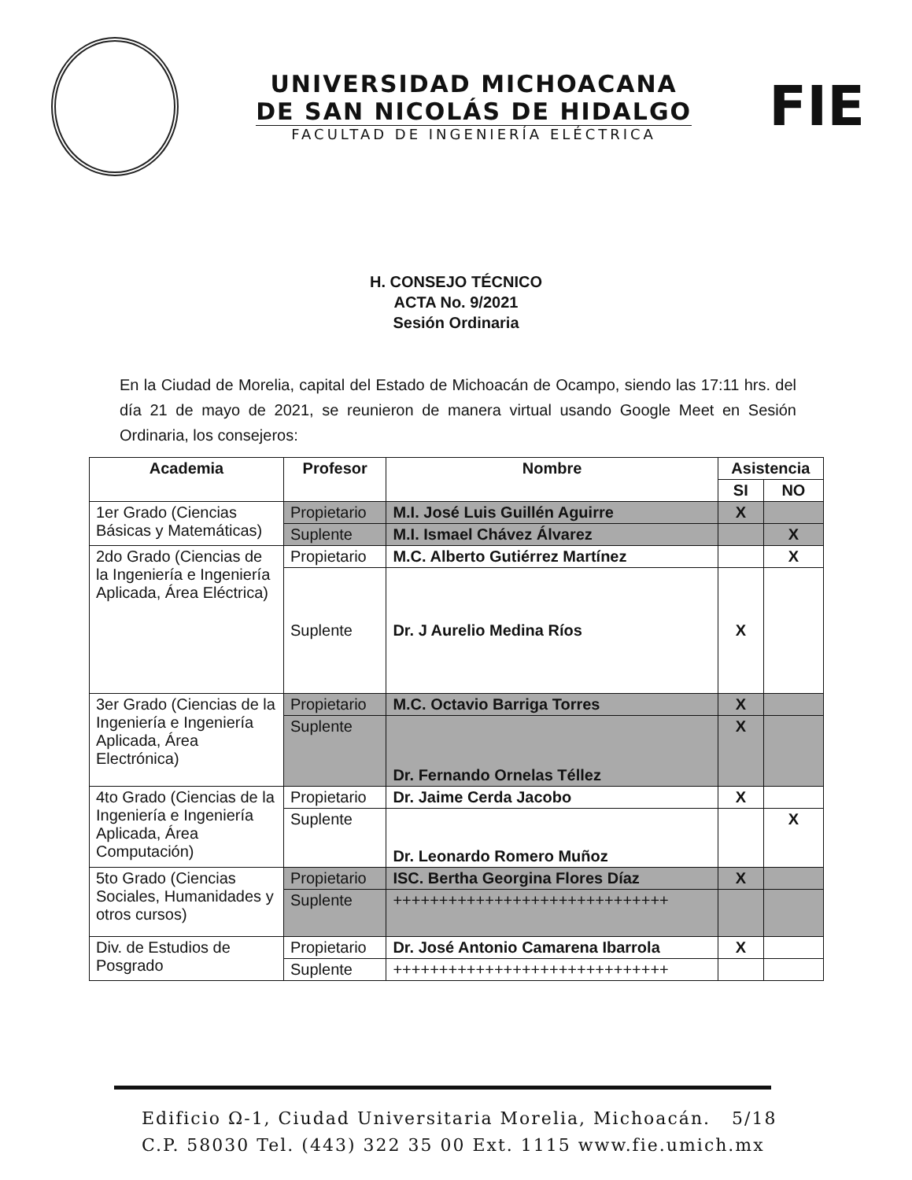UNIVERSIDAD MICHOACANA
DE SAN NICOLÁS DE HIDALGO
FACULTAD DE INGENIERÍA ELÉCTRICA
FIE
H. CONSEJO TÉCNICO
ACTA No. 9/2021
Sesión Ordinaria
En la Ciudad de Morelia, capital del Estado de Michoacán de Ocampo, siendo las 17:11 hrs. del día 21 de mayo de 2021, se reunieron de manera virtual usando Google Meet en Sesión Ordinaria, los consejeros:
| Academia | Profesor | Nombre | Asistencia | |
| --- | --- | --- | --- | --- |
| | | | SI | NO |
| 1er Grado (Ciencias Básicas y Matemáticas) | Propietario | M.I. José Luis Guillén Aguirre | X | |
| | Suplente | M.I. Ismael Chávez Álvarez | | X |
| 2do Grado (Ciencias de la Ingeniería e Ingeniería Aplicada, Área Eléctrica) | Propietario | M.C. Alberto Gutiérrez Martínez | | X |
| | Suplente | Dr. J Aurelio Medina Ríos | X | |
| 3er Grado (Ciencias de la Ingeniería e Ingeniería Aplicada, Área Electrónica) | Propietario | M.C. Octavio Barriga Torres | X | |
| | Suplente | Dr. Fernando Ornelas Téllez | X | |
| 4to Grado (Ciencias de la Ingeniería e Ingeniería Aplicada, Área Computación) | Propietario | Dr. Jaime Cerda Jacobo | X | |
| | Suplente | Dr. Leonardo Romero Muñoz | | X |
| 5to Grado (Ciencias Sociales, Humanidades y otros cursos) | Propietario | ISC. Bertha Georgina Flores Díaz | X | |
| | Suplente | ++++++++++++++++++++++++++++++ | | |
| Div. de Estudios de Posgrado | Propietario | Dr. José Antonio Camarena Ibarrola | X | |
| | Suplente | ++++++++++++++++++++++++++++++ | | |
Edificio Ω-1, Ciudad Universitaria Morelia, Michoacán. 5/18
C.P. 58030 Tel. (443) 322 35 00 Ext. 1115 www.fie.umich.mx